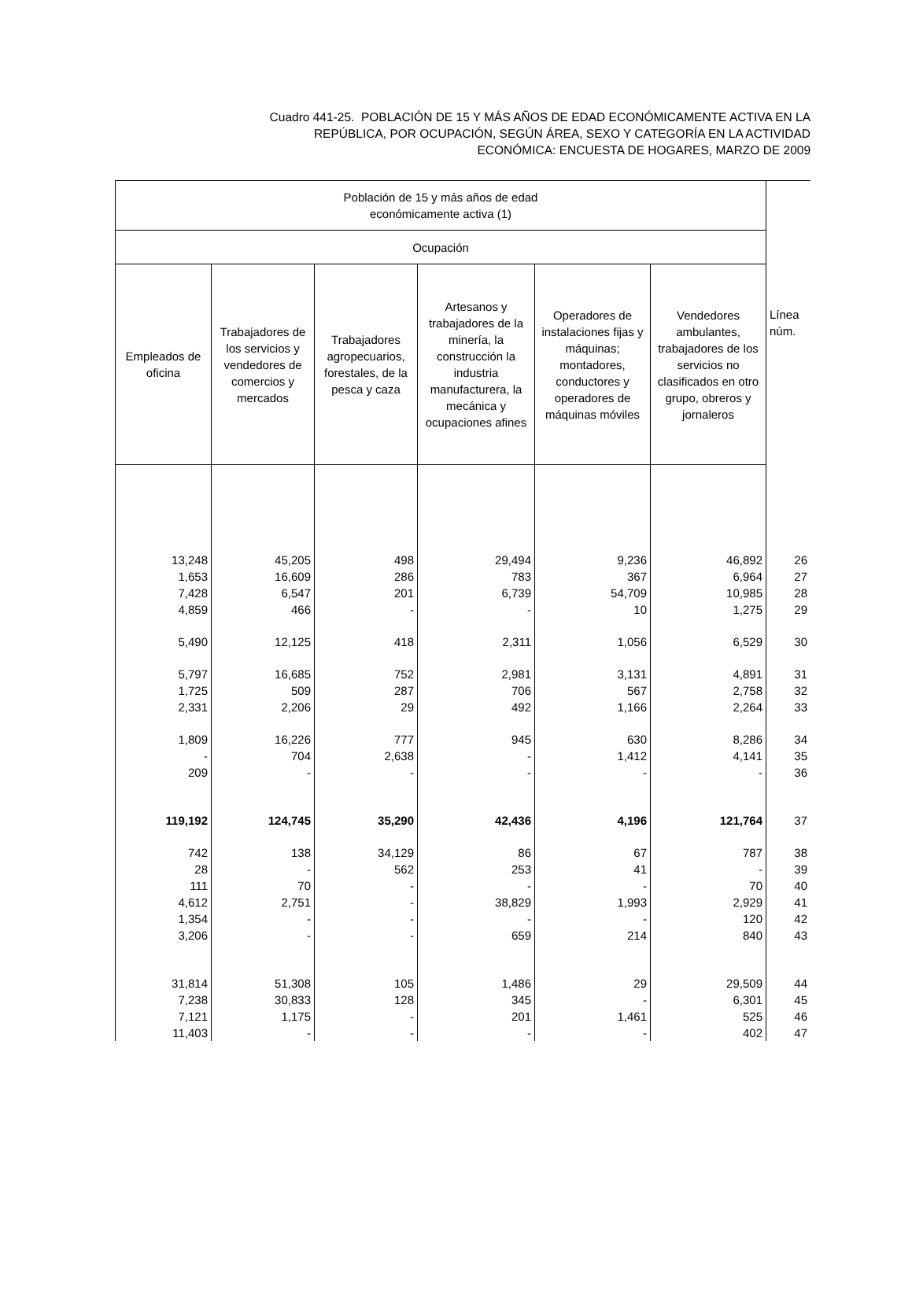Cuadro 441-25. POBLACIÓN DE 15 Y MÁS AÑOS DE EDAD ECONÓMICAMENTE ACTIVA EN LA
REPÚBLICA, POR OCUPACIÓN, SEGÚN ÁREA, SEXO Y CATEGORÍA EN LA ACTIVIDAD
ECONÓMICA: ENCUESTA DE HOGARES, MARZO DE 2009
| Población de 15 y más años de edad económicamente activa (1) | | | | | | Línea núm. |
| --- | --- | --- | --- | --- | --- | --- |
| Ocupación | | | | | | |
| Empleados de oficina | Trabajadores de los servicios y vendedores de comercios y mercados | Trabajadores agropecuarios, forestales, de la pesca y caza | Artesanos y trabajadores de la minería, la construcción la industria manufacturera, la mecánica y ocupaciones afines | Operadores de instalaciones fijas y máquinas; montadores, conductores y operadores de máquinas móviles | Vendedores ambulantes, trabajadores de los servicios no clasificados en otro grupo, obreros y jornaleros | |
| 13,248 | 45,205 | 498 | 29,494 | 9,236 | 46,892 | 26 |
| 1,653 | 16,609 | 286 | 783 | 367 | 6,964 | 27 |
| 7,428 | 6,547 | 201 | 6,739 | 54,709 | 10,985 | 28 |
| 4,859 | 466 | - | - | 10 | 1,275 | 29 |
| 5,490 | 12,125 | 418 | 2,311 | 1,056 | 6,529 | 30 |
| 5,797 | 16,685 | 752 | 2,981 | 3,131 | 4,891 | 31 |
| 1,725 | 509 | 287 | 706 | 567 | 2,758 | 32 |
| 2,331 | 2,206 | 29 | 492 | 1,166 | 2,264 | 33 |
| 1,809 | 16,226 | 777 | 945 | 630 | 8,286 | 34 |
| - | 704 | 2,638 | - | 1,412 | 4,141 | 35 |
| 209 | - | - | - | - | - | 36 |
| 119,192 | 124,745 | 35,290 | 42,436 | 4,196 | 121,764 | 37 |
| 742 | 138 | 34,129 | 86 | 67 | 787 | 38 |
| 28 | - | 562 | 253 | 41 | - | 39 |
| 111 | 70 | - | - | - | 70 | 40 |
| 4,612 | 2,751 | - | 38,829 | 1,993 | 2,929 | 41 |
| 1,354 | - | - | - | - | 120 | 42 |
| 3,206 | - | - | 659 | 214 | 840 | 43 |
| 31,814 | 51,308 | 105 | 1,486 | 29 | 29,509 | 44 |
| 7,238 | 30,833 | 128 | 345 | - | 6,301 | 45 |
| 7,121 | 1,175 | - | 201 | 1,461 | 525 | 46 |
| 11,403 | - | - | - | - | 402 | 47 |